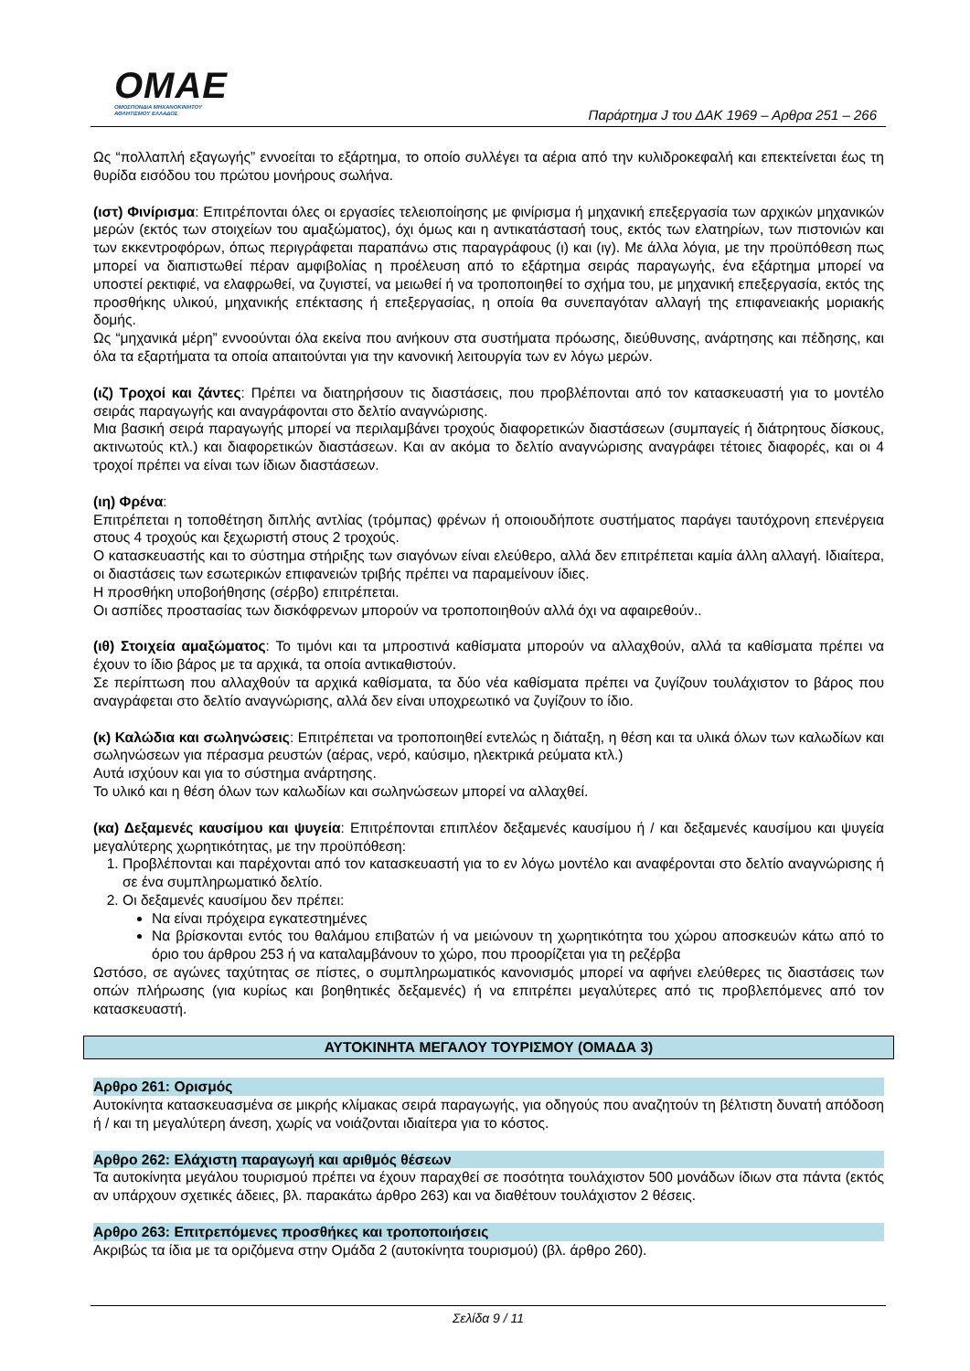OMAE
ΟΜΟΣΠΟΝΔΙΑ ΜΗΧΑΝΟΚΙΝΗΤΟΥ
ΑΘΛΗΤΙΣΜΟΥ ΕΛΛΑΔΟΣ
Παράρτημα J του ΔΑΚ 1969 – Αρθρα 251 – 266
Ως “πολλαπλή εξαγωγής” εννοείται το εξάρτημα, το οποίο συλλέγει τα αέρια από την κυλιδροκεφαλή και επεκτείνεται έως τη θυρίδα εισόδου του πρώτου μονήρους σωλήνα.
(ιστ) Φινίρισμα: Επιτρέπονται όλες οι εργασίες τελειοποίησης με φινίρισμα ή μηχανική επεξεργασία των αρχικών μηχανικών μερών (εκτός των στοιχείων του αμαξώματος), όχι όμως και η αντικατάστασή τους, εκτός των ελατηρίων, των πιστονιών και των εκκεντροφόρων, όπως περιγράφεται παραπάνω στις παραγράφους (ι) και (ιγ). Με άλλα λόγια, με την προϋπόθεση πως μπορεί να διαπιστωθεί πέραν αμφιβολίας η προέλευση από το εξάρτημα σειράς παραγωγής, ένα εξάρτημα μπορεί να υποστεί ρεκτιφιέ, να ελαφρωθεί, να ζυγιστεί, να μειωθεί ή να τροποποιηθεί το σχήμα του, με μηχανική επεξεργασία, εκτός της προσθήκης υλικού, μηχανικής επέκτασης ή επεξεργασίας, η οποία θα συνεπαγόταν αλλαγή της επιφανειακής μοριακής δομής.
Ως “μηχανικά μέρη” εννοούνται όλα εκείνα που ανήκουν στα συστήματα πρόωσης, διεύθυνσης, ανάρτησης και πέδησης, και όλα τα εξαρτήματα τα οποία απαιτούνται για την κανονική λειτουργία των εν λόγω μερών.
(ιζ) Τροχοί και ζάντες: Πρέπει να διατηρήσουν τις διαστάσεις, που προβλέπονται από τον κατασκευαστή για το μοντέλο σειράς παραγωγής και αναγράφονται στο δελτίο αναγνώρισης.
Μια βασική σειρά παραγωγής μπορεί να περιλαμβάνει τροχούς διαφορετικών διαστάσεων (συμπαγείς ή διάτρητους δίσκους, ακτινωτούς κτλ.) και διαφορετικών διαστάσεων. Και αν ακόμα το δελτίο αναγνώρισης αναγράφει τέτοιες διαφορές, και οι 4 τροχοί πρέπει να είναι των ίδιων διαστάσεων.
(ιη) Φρένα:
Επιτρέπεται η τοποθέτηση διπλής αντλίας (τρόμπας) φρένων ή οποιουδήποτε συστήματος παράγει ταυτόχρονη επενέργεια στους 4 τροχούς και ξεχωριστή στους 2 τροχούς.
Ο κατασκευαστής και το σύστημα στήριξης των σιαγόνων είναι ελεύθερο, αλλά δεν επιτρέπεται καμία άλλη αλλαγή. Ιδιαίτερα, οι διαστάσεις των εσωτερικών επιφανειών τριβής πρέπει να παραμείνουν ίδιες.
Η προσθήκη υποβοήθησης (σέρβο) επιτρέπεται.
Οι ασπίδες προστασίας των δισκόφρενων μπορούν να τροποποιηθούν αλλά όχι να αφαιρεθούν..
(ιθ) Στοιχεία αμαξώματος: Το τιμόνι και τα μπροστινά καθίσματα μπορούν να αλλαχθούν, αλλά τα καθίσματα πρέπει να έχουν το ίδιο βάρος με τα αρχικά, τα οποία αντικαθιστούν.
Σε περίπτωση που αλλαχθούν τα αρχικά καθίσματα, τα δύο νέα καθίσματα πρέπει να ζυγίζουν τουλάχιστον το βάρος που αναγράφεται στο δελτίο αναγνώρισης, αλλά δεν είναι υποχρεωτικό να ζυγίζουν το ίδιο.
(κ) Καλώδια και σωληνώσεις: Επιτρέπεται να τροποποιηθεί εντελώς η διάταξη, η θέση και τα υλικά όλων των καλωδίων και σωληνώσεων για πέρασμα ρευστών (αέρας, νερό, καύσιμο, ηλεκτρικά ρεύματα κτλ.)
Αυτά ισχύουν και για το σύστημα ανάρτησης.
Το υλικό και η θέση όλων των καλωδίων και σωληνώσεων μπορεί να αλλαχθεί.
(κα) Δεξαμενές καυσίμου και ψυγεία: Επιτρέπονται επιπλέον δεξαμενές καυσίμου ή / και δεξαμενές καυσίμου και ψυγεία μεγαλύτερης χωρητικότητας, με την προϋπόθεση:
1. Προβλέπονται και παρέχονται από τον κατασκευαστή για το εν λόγω μοντέλο και αναφέρονται στο δελτίο αναγνώρισης ή σε ένα συμπληρωματικό δελτίο.
2. Οι δεξαμενές καυσίμου δεν πρέπει:
Να είναι πρόχειρα εγκατεστημένες
Να βρίσκονται εντός του θαλάμου επιβατών ή να μειώνουν τη χωρητικότητα του χώρου αποσκευών κάτω από το όριο του άρθρου 253 ή να καταλαμβάνουν το χώρο, που προορίζεται για τη ρεζέρβα
Ωστόσο, σε αγώνες ταχύτητας σε πίστες, ο συμπληρωματικός κανονισμός μπορεί να αφήνει ελεύθερες τις διαστάσεις των οπών πλήρωσης (για κυρίως και βοηθητικές δεξαμενές) ή να επιτρέπει μεγαλύτερες από τις προβλεπόμενες από τον κατασκευαστή.
ΑΥΤΟΚΙΝΗΤΑ ΜΕΓΑΛΟΥ ΤΟΥΡΙΣΜΟΥ (ΟΜΑΔΑ 3)
Αρθρο 261: Ορισμός
Αυτοκίνητα κατασκευασμένα σε μικρής κλίμακας σειρά παραγωγής, για οδηγούς που αναζητούν τη βέλτιστη δυνατή απόδοση ή / και τη μεγαλύτερη άνεση, χωρίς να νοιάζονται ιδιαίτερα για το κόστος.
Αρθρο 262: Ελάχιστη παραγωγή και αριθμός θέσεων
Τα αυτοκίνητα μεγάλου τουρισμού πρέπει να έχουν παραχθεί σε ποσότητα τουλάχιστον 500 μονάδων ίδιων στα πάντα (εκτός αν υπάρχουν σχετικές άδειες, βλ. παρακάτω άρθρο 263) και να διαθέτουν τουλάχιστον 2 θέσεις.
Αρθρο 263: Επιτρεπόμενες προσθήκες και τροποποιήσεις
Ακριβώς τα ίδια με τα οριζόμενα στην Ομάδα 2 (αυτοκίνητα τουρισμού) (βλ. άρθρο 260).
Σελίδα 9 / 11